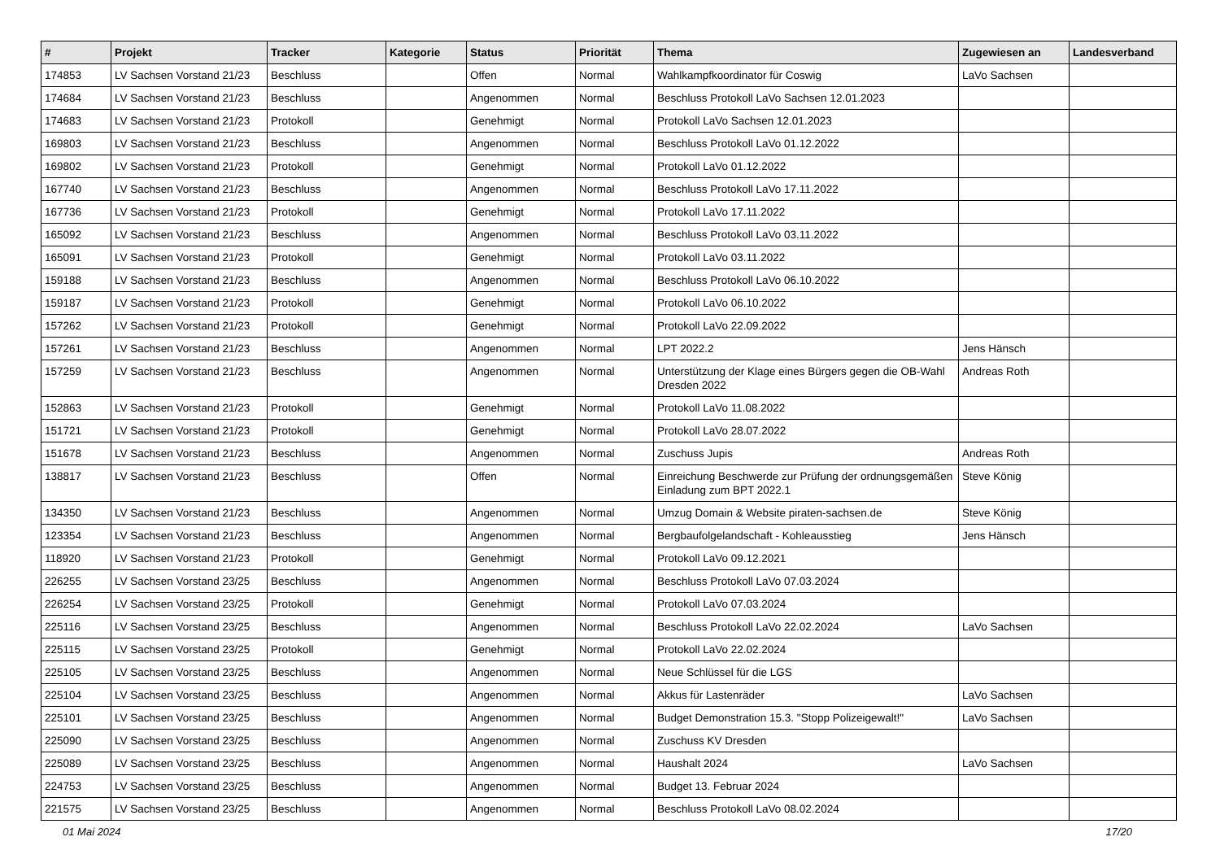| # | Projekt | Tracker | Kategorie | Status | Priorität | Thema | Zugewiesen an | Landesverband |
| --- | --- | --- | --- | --- | --- | --- | --- | --- |
| 174853 | LV Sachsen Vorstand 21/23 | Beschluss | | Offen | Normal | Wahlkampfkoordinator für Coswig | LaVo Sachsen | |
| 174684 | LV Sachsen Vorstand 21/23 | Beschluss | | Angenommen | Normal | Beschluss Protokoll LaVo Sachsen 12.01.2023 | | |
| 174683 | LV Sachsen Vorstand 21/23 | Protokoll | | Genehmigt | Normal | Protokoll LaVo Sachsen 12.01.2023 | | |
| 169803 | LV Sachsen Vorstand 21/23 | Beschluss | | Angenommen | Normal | Beschluss Protokoll LaVo 01.12.2022 | | |
| 169802 | LV Sachsen Vorstand 21/23 | Protokoll | | Genehmigt | Normal | Protokoll LaVo 01.12.2022 | | |
| 167740 | LV Sachsen Vorstand 21/23 | Beschluss | | Angenommen | Normal | Beschluss Protokoll LaVo 17.11.2022 | | |
| 167736 | LV Sachsen Vorstand 21/23 | Protokoll | | Genehmigt | Normal | Protokoll LaVo 17.11.2022 | | |
| 165092 | LV Sachsen Vorstand 21/23 | Beschluss | | Angenommen | Normal | Beschluss Protokoll LaVo 03.11.2022 | | |
| 165091 | LV Sachsen Vorstand 21/23 | Protokoll | | Genehmigt | Normal | Protokoll LaVo 03.11.2022 | | |
| 159188 | LV Sachsen Vorstand 21/23 | Beschluss | | Angenommen | Normal | Beschluss Protokoll LaVo 06.10.2022 | | |
| 159187 | LV Sachsen Vorstand 21/23 | Protokoll | | Genehmigt | Normal | Protokoll LaVo 06.10.2022 | | |
| 157262 | LV Sachsen Vorstand 21/23 | Protokoll | | Genehmigt | Normal | Protokoll LaVo 22.09.2022 | | |
| 157261 | LV Sachsen Vorstand 21/23 | Beschluss | | Angenommen | Normal | LPT 2022.2 | Jens Hänsch | |
| 157259 | LV Sachsen Vorstand 21/23 | Beschluss | | Angenommen | Normal | Unterstützung der Klage eines Bürgers gegen die OB-Wahl Dresden 2022 | Andreas Roth | |
| 152863 | LV Sachsen Vorstand 21/23 | Protokoll | | Genehmigt | Normal | Protokoll LaVo 11.08.2022 | | |
| 151721 | LV Sachsen Vorstand 21/23 | Protokoll | | Genehmigt | Normal | Protokoll LaVo 28.07.2022 | | |
| 151678 | LV Sachsen Vorstand 21/23 | Beschluss | | Angenommen | Normal | Zuschuss Jupis | Andreas Roth | |
| 138817 | LV Sachsen Vorstand 21/23 | Beschluss | | Offen | Normal | Einreichung Beschwerde zur Prüfung der ordnungsgemäßen Einladung zum BPT 2022.1 | Steve König | |
| 134350 | LV Sachsen Vorstand 21/23 | Beschluss | | Angenommen | Normal | Umzug Domain & Website piraten-sachsen.de | Steve König | |
| 123354 | LV Sachsen Vorstand 21/23 | Beschluss | | Angenommen | Normal | Bergbaufolgelandschaft - Kohleausstieg | Jens Hänsch | |
| 118920 | LV Sachsen Vorstand 21/23 | Protokoll | | Genehmigt | Normal | Protokoll LaVo 09.12.2021 | | |
| 226255 | LV Sachsen Vorstand 23/25 | Beschluss | | Angenommen | Normal | Beschluss Protokoll LaVo 07.03.2024 | | |
| 226254 | LV Sachsen Vorstand 23/25 | Protokoll | | Genehmigt | Normal | Protokoll LaVo 07.03.2024 | | |
| 225116 | LV Sachsen Vorstand 23/25 | Beschluss | | Angenommen | Normal | Beschluss Protokoll LaVo 22.02.2024 | LaVo Sachsen | |
| 225115 | LV Sachsen Vorstand 23/25 | Protokoll | | Genehmigt | Normal | Protokoll LaVo 22.02.2024 | | |
| 225105 | LV Sachsen Vorstand 23/25 | Beschluss | | Angenommen | Normal | Neue Schlüssel für die LGS | | |
| 225104 | LV Sachsen Vorstand 23/25 | Beschluss | | Angenommen | Normal | Akkus für Lastenräder | LaVo Sachsen | |
| 225101 | LV Sachsen Vorstand 23/25 | Beschluss | | Angenommen | Normal | Budget Demonstration 15.3. "Stopp Polizeigewalt!" | LaVo Sachsen | |
| 225090 | LV Sachsen Vorstand 23/25 | Beschluss | | Angenommen | Normal | Zuschuss KV Dresden | | |
| 225089 | LV Sachsen Vorstand 23/25 | Beschluss | | Angenommen | Normal | Haushalt 2024 | LaVo Sachsen | |
| 224753 | LV Sachsen Vorstand 23/25 | Beschluss | | Angenommen | Normal | Budget 13. Februar 2024 | | |
| 221575 | LV Sachsen Vorstand 23/25 | Beschluss | | Angenommen | Normal | Beschluss Protokoll LaVo 08.02.2024 | | |
01 Mai 2024 17/20